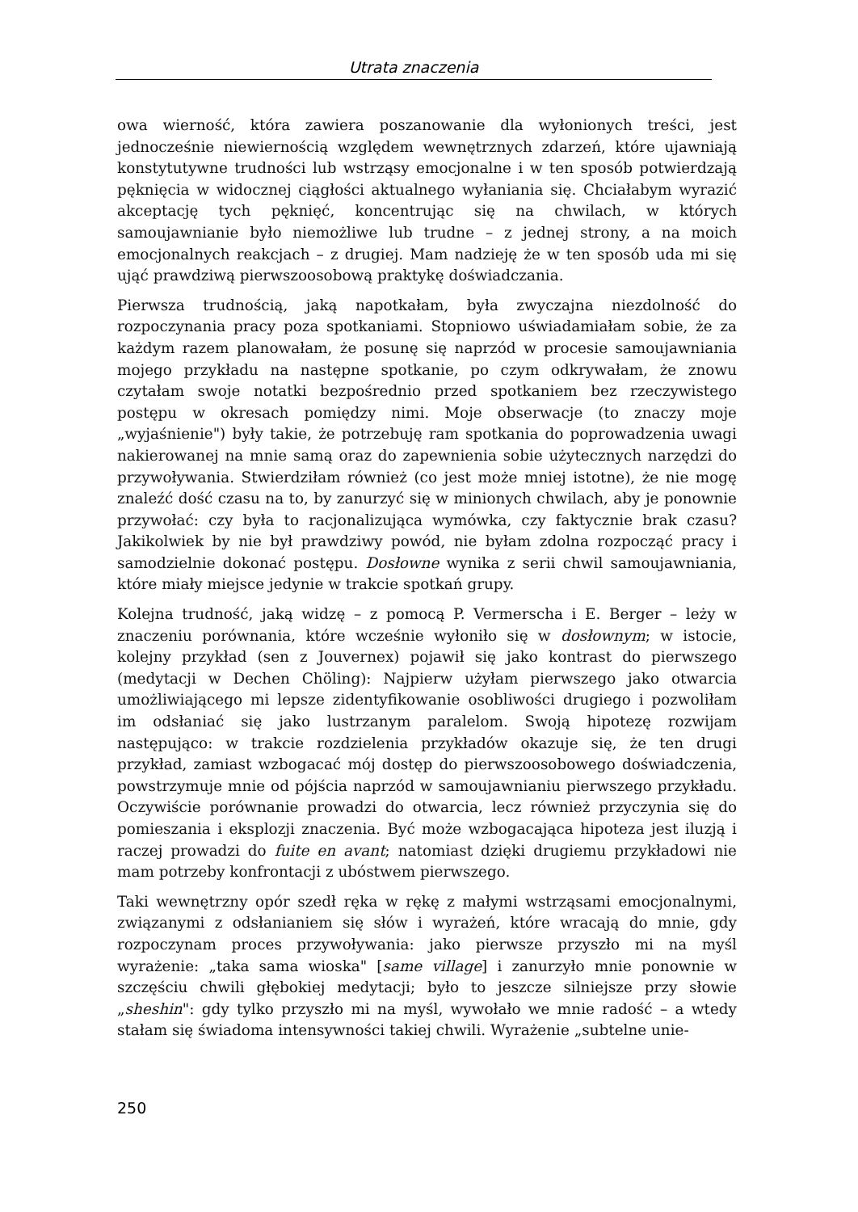Utrata znaczenia
owa wierność, która zawiera poszanowanie dla wyłonionych treści, jest jednocześnie niewiernością względem wewnętrznych zdarzeń, które ujawniają konstytutywne trudności lub wstrząsy emocjonalne i w ten sposób potwierdzają pęknięcia w widocznej ciągłości aktualnego wyłaniania się. Chciałabym wyrazić akceptację tych pęknięć, koncentrując się na chwilach, w których samoujawnianie było niemożliwe lub trudne – z jednej strony, a na moich emocjonalnych reakcjach – z drugiej. Mam nadzieję że w ten sposób uda mi się ująć prawdziwą pierwszoosobową praktykę doświadczania.
Pierwsza trudnością, jaką napotkałam, była zwyczajna niezdolność do rozpoczynania pracy poza spotkaniami. Stopniowo uświadamiałam sobie, że za każdym razem planowałam, że posunę się naprzód w procesie samoujawniania mojego przykładu na następne spotkanie, po czym odkrywałam, że znowu czytałam swoje notatki bezpośrednio przed spotkaniem bez rzeczywistego postępu w okresach pomiędzy nimi. Moje obserwacje (to znaczy moje „wyjaśnienie") były takie, że potrzebuję ram spotkania do poprowadzenia uwagi nakierowanej na mnie samą oraz do zapewnienia sobie użytecznych narzędzi do przywoływania. Stwierdziłam również (co jest może mniej istotne), że nie mogę znaleźć dość czasu na to, by zanurzyć się w minionych chwilach, aby je ponownie przywołać: czy była to racjonalizująca wymówka, czy faktycznie brak czasu? Jakikolwiek by nie był prawdziwy powód, nie byłam zdolna rozpocząć pracy i samodzielnie dokonać postępu. Dosłowne wynika z serii chwil samoujawniania, które miały miejsce jedynie w trakcie spotkań grupy.
Kolejna trudność, jaką widzę – z pomocą P. Vermerscha i E. Berger – leży w znaczeniu porównania, które wcześnie wyłoniło się w dosłownym; w istocie, kolejny przykład (sen z Jouvernex) pojawił się jako kontrast do pierwszego (medytacji w Dechen Chöling): Najpierw użyłam pierwszego jako otwarcia umożliwiającego mi lepsze zidentyfikowanie osobliwości drugiego i pozwoliłam im odsłaniać się jako lustrzanym paralelom. Swoją hipotezę rozwijam następująco: w trakcie rozdzielenia przykładów okazuje się, że ten drugi przykład, zamiast wzbogacać mój dostęp do pierwszoosobowego doświadczenia, powstrzymuje mnie od pójścia naprzód w samoujawnianiu pierwszego przykładu. Oczywiście porównanie prowadzi do otwarcia, lecz również przyczynia się do pomieszania i eksplozji znaczenia. Być może wzbogacająca hipoteza jest iluzją i raczej prowadzi do fuite en avant; natomiast dzięki drugiemu przykładowi nie mam potrzeby konfrontacji z ubóstwem pierwszego.
Taki wewnętrzny opór szedł ręka w rękę z małymi wstrząsami emocjonalnymi, związanymi z odsłanianiem się słów i wyrażeń, które wracają do mnie, gdy rozpoczynam proces przywoływania: jako pierwsze przyszło mi na myśl wyrażenie: „taka sama wioska" [same village] i zanurzyło mnie ponownie w szczęściu chwili głębokiej medytacji; było to jeszcze silniejsze przy słowie „sheshin": gdy tylko przyszło mi na myśl, wywołało we mnie radość – a wtedy stałam się świadoma intensywności takiej chwili. Wyrażenie „subtelne unie-
250